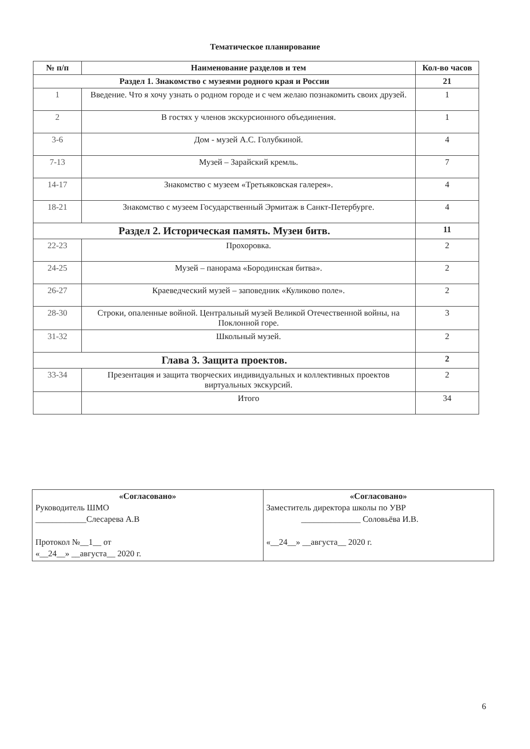Тематическое планирование
| № п/п | Наименование разделов и тем | Кол-во часов |
| --- | --- | --- |
| Раздел 1. Знакомство с музеями родного края и России | | 21 |
| 1 | Введение. Что я хочу узнать о родном городе и с чем желаю познакомить своих друзей. | 1 |
| 2 | В гостях у членов экскурсионного объединения. | 1 |
| 3-6 | Дом - музей А.С. Голубкиной. | 4 |
| 7-13 | Музей – Зарайский кремль. | 7 |
| 14-17 | Знакомство с музеем «Третьяковская галерея». | 4 |
| 18-21 | Знакомство с музеем Государственный Эрмитаж в Санкт-Петербурге. | 4 |
| Раздел 2. Историческая память. Музеи битв. | | 11 |
| 22-23 | Прохоровка. | 2 |
| 24-25 | Музей – панорама «Бородинская битва». | 2 |
| 26-27 | Краеведческий музей – заповедник «Куликово поле». | 2 |
| 28-30 | Строки, опаленные войной. Центральный музей Великой Отечественной войны, на Поклонной горе. | 3 |
| 31-32 | Школьный музей. | 2 |
| Глава 3. Защита проектов. | | 2 |
| 33-34 | Презентация и защита творческих индивидуальных и коллективных проектов виртуальных экскурсий. | 2 |
| | Итого | 34 |
| «Согласовано» Руководитель ШМО ____________Слесарева А.В Протокол №__1__ от «__24__» __августа__ 2020 г. | «Согласовано» Заместитель директора школы по УВР ______________ Соловьёва И.В. «__24__» __августа__ 2020 г. |
6